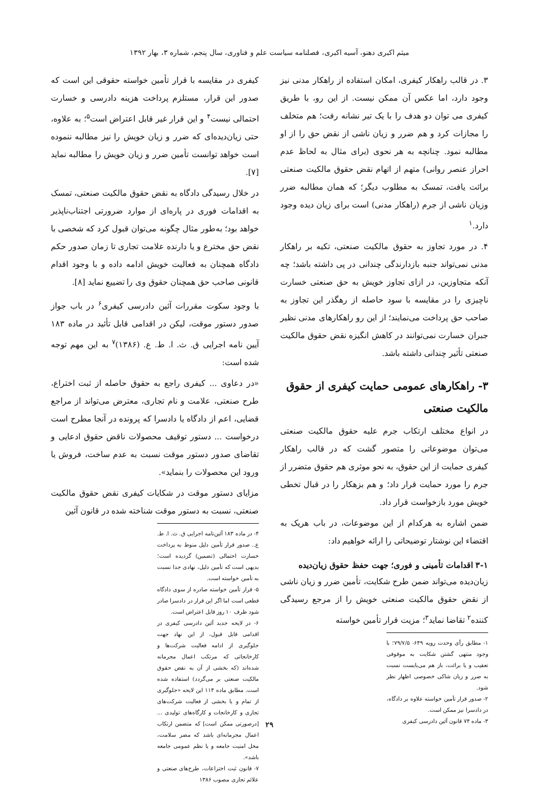میثم اکبری دهنو، آسیه اکبری، فصلنامه سیاست علم و فناوری، سال پنجم، شماره ۳، بهار ۱۳۹۲
۳. در قالب راهکار کیفری، امکان استفاده از راهکار مدنی نیز وجود دارد، اما عکس آن ممکن نیست. از این رو، با طریق کیفری می توان دو هدف را با یک تیر نشانه رفت؛ هم متخلف را مجازات کرد و هم ضرر و زیان ناشی از نقض حق را از او مطالبه نمود. چنانچه به هر نحوی (برای مثال به لحاظ عدم احراز عنصر روانی) متهم از اتهام نقض حقوق مالکیت صنعتی برائت یافت، تمسک به مطلوب دیگر؛ که همان مطالبه ضرر وزیان ناشی از جرم (راهکار مدنی) است برای زیان دیده وجود دارد.<sup>۱</sup>
۴. در مورد تجاوز به حقوق مالکیت صنعتی، تکیه بر راهکار مدنی نمی‌تواند جنبه بازدارندگی چندانی در پی داشته باشد؛ چه آنکه متجاوزین، در ازای تجاوز خویش به حق صنعتی خسارت ناچیزی را در مقایسه با سود حاصله از رهگذر این تجاوز به صاحب حق پرداخت می‌نمایند؛ از این رو راهکارهای مدنی نظیر جبران خسارت نمی‌توانند در کاهش انگیزه نقض حقوق مالکیت صنعتی تأثیر چندانی داشته باشد.
۳- راهکارهای عمومی حمایت کیفری از حقوق مالکیت صنعتی
در انواع مختلف ارتکاب جرم علیه حقوق مالکیت صنعتی می‌توان موضوعاتی را متصور گشت که در قالب راهکار کیفری حمایت از این حقوق، به نحو موثری هم حقوق متضرر از جرم را مورد حمایت قرار داد؛ و هم بزهکار را در قبال تخطی خویش مورد بازخواست قرار داد.
ضمن اشاره به هرکدام از این موضوعات، در باب هریک به اقتضاء این نوشتار توضیحاتی را ارائه خواهیم داد:
۳-۱ اقدامات تأمینی و فوری؛ جهت حفظ حقوق زیان‌دیده
زیان‌دیده می‌تواند ضمن طرح شکایت، تأمین ضرر و زیان ناشی از نقض حقوق مالکیت صنعتی خویش را از مرجع رسیدگی کننده<sup>۲</sup> تقاضا نماید<sup>۳</sup>؛ مزیت قرار تأمین خواسته
۱- مطابق رأی وحدت رویه ۶۴۹- ۷۹/۷/۵؛ با وجود منتهی گشتن شکایت به موقوفی تعقیب و یا برائت، باز هم می‌بایست نسبت به ضرر و زیان شاکی خصوصی اظهار نظر شود.
۲- صدور قرار تأمین خواسته علاوه بر دادگاه، در دادسرا نیز ممکن است.
۳- ماده ۷۴ قانون آئین دادرسی کیفری
کیفری در مقایسه با قرار تأمین خواسته حقوقی این است که صدور این قرار، مستلزم پرداخت هزینه دادرسی و خسارت احتمالی نیست<sup>۴</sup> و این قرار غیر قابل اعتراض است<sup>۵</sup>؛ به علاوه، حتی زیان‌دیده‌ای که ضرر و زیان خویش را نیز مطالبه ننموده است خواهد توانست تأمین ضرر و زیان خویش را مطالبه نماید [۷].
در خلال رسیدگی دادگاه به نقض حقوق مالکیت صنعتی، تمسک به اقدامات فوری در پاره‌ای از موارد ضرورتی اجتناب‌ناپذیر خواهد بود؛ به‌طور مثال چگونه می‌توان قبول کرد که شخصی با نقض حق مخترع و یا دارنده علامت تجاری تا زمان صدور حکم دادگاه همچنان به فعالیت خویش ادامه داده و با وجود اقدام قانونی صاحب حق همچنان حقوق وی را تضییع نماید [۸].
با وجود سکوت مقررات آئین دادرسی کیفری<sup>۶</sup> در باب جواز صدور دستور موقت، لیکن در اقدامی قابل تأئید در ماده ۱۸۳ آیین نامه اجرایی ق. ث. ا. ط. ع. (۱۳۸۶)<sup>۷</sup> به این مهم توجه شده است:
«در دعاوی ... کیفری راجع به حقوق حاصله از ثبت اختراع، طرح صنعتی، علامت و نام تجاری، معترض می‌تواند از مراجع قضایی، اعم از دادگاه یا دادسرا که پرونده در آنجا مطرح است درخواست ... دستور توقیف محصولات ناقض حقوق ادعایی و تقاضای صدور دستور موقت نسبت به عدم ساخت، فروش یا ورود این محصولات را بنماید».
مزایای دستور موقت در شکایات کیفری نقض حقوق مالکیت صنعتی، نسبت به دستور موقت شناخته شده در قانون آئین
۴- در ماده ۱۸۳ آئین‌نامه اجرایی ق. ث. ا. ط. ع.. صدور قرار تأمین دلیل منوط به پرداخت خسارت احتمالی (تضمین) گردیده است؛ بدیهی است که تأمین دلیل، نهادی جدا نسبت به تأمین خواسته است.
۵- قرار تأمین خواسته صادره از سوی دادگاه قطعی است اما اگر این قرار در دادسرا صادر شود ظرف ۱۰ روز قابل اعتراض است.
۶- در لایحه جدید آئین دادرسی کیفری در اقدامی قابل قبول، از این نهاد جهت جلوگیری از ادامه فعالیت شرکت‌ها و کارخانجاتی که مرتکب اعمال مجرمانه شده‌اند (که بخشی از آن به نقض حقوق مالکیت صنعتی بر می‌گردد) استفاده شده است. مطابق ماده ۱۱۴ این لایحه «جلوگیری از تمام و یا بخشی از فعالیت شرکت‌های تجاری و کارخانجات و کارگاه‌های تولیدی ... [درصورتی ممکن است] که متضمن ارتکاب اعمال مجرمانه‌ای باشد که مضر سلامت، مخل امنیت جامعه و یا نظم عمومی جامعه باشد».
۷- قانون ثبت اختراعات، طرح‌های صنعتی و علائم تجاری مصوب ۱۳۸۶
۲۹